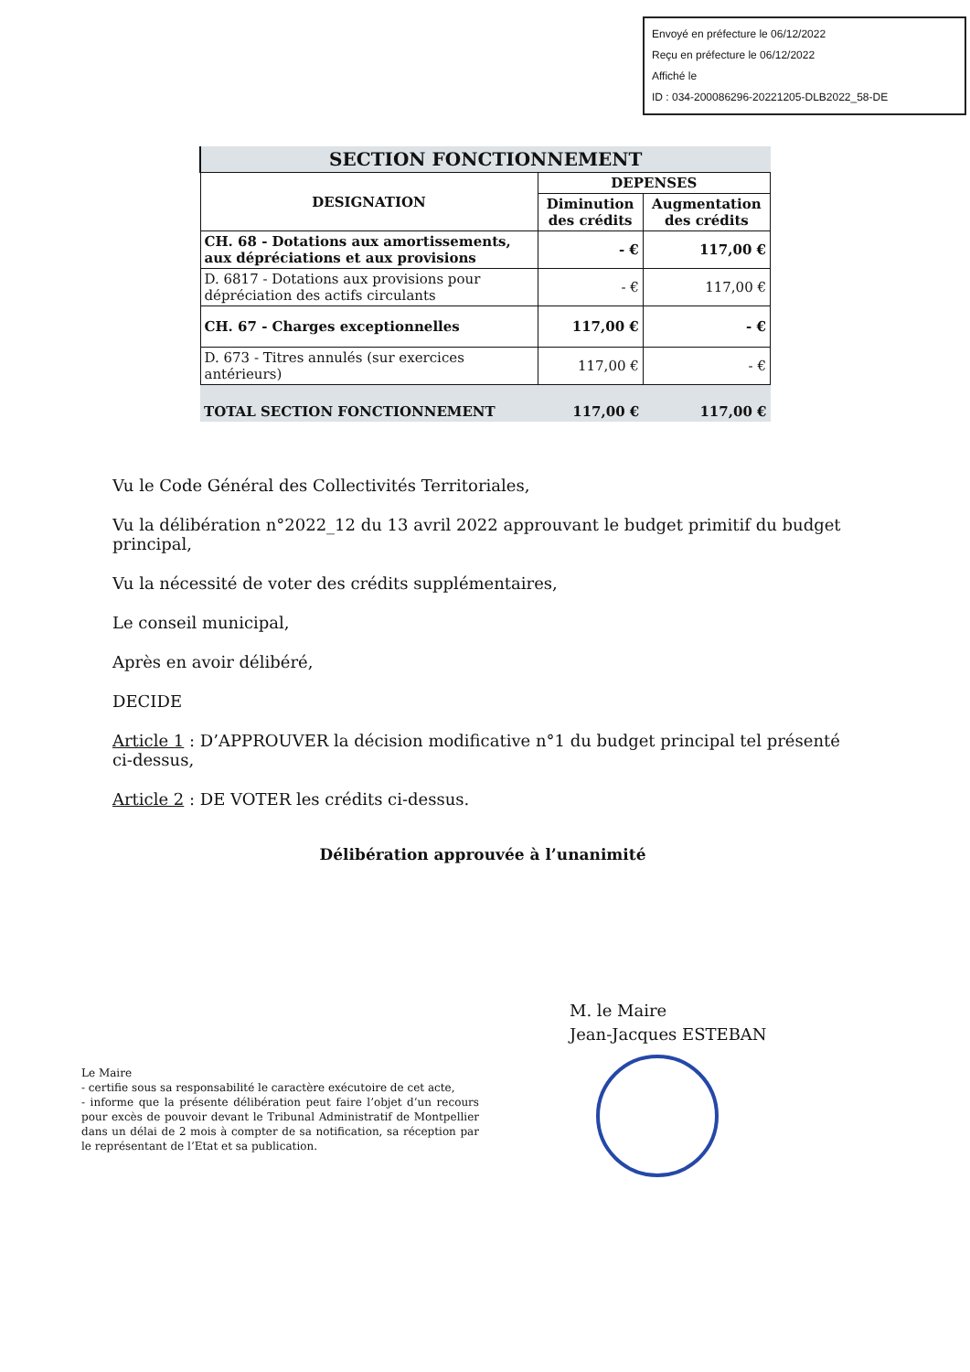Envoyé en préfecture le 06/12/2022
Reçu en préfecture le 06/12/2022
Affiché le
ID : 034-200086296-20221205-DLB2022_58-DE
| SECTION FONCTIONNEMENT | | |
| DESIGNATION | DEPENSES | |
| | Diminution des crédits | Augmentation des crédits |
| CH. 68 - Dotations aux amortissements, aux dépréciations et aux provisions | - € | 117,00 € |
| D. 6817 - Dotations aux provisions pour dépréciation des actifs circulants | - € | 117,00 € |
| CH. 67 - Charges exceptionnelles | 117,00 € | - € |
| D. 673 - Titres annulés (sur exercices antérieurs) | 117,00 € | - € |
| TOTAL SECTION FONCTIONNEMENT | 117,00 € | 117,00 € |
Vu le Code Général des Collectivités Territoriales,
Vu la délibération n°2022_12 du 13 avril 2022 approuvant le budget primitif du budget principal,
Vu la nécessité de voter des crédits supplémentaires,
Le conseil municipal,
Après en avoir délibéré,
DECIDE
Article 1 : D’APPROUVER la décision modificative n°1 du budget principal tel présenté ci-dessus,
Article 2 : DE VOTER les crédits ci-dessus.
Délibération approuvée à l’unanimité
M. le Maire
Jean-Jacques ESTEBAN
Le Maire
- certifie sous sa responsabilité le caractère exécutoire de cet acte,
- informe que la présente délibération peut faire l’objet d’un recours pour excès de pouvoir devant le Tribunal Administratif de Montpellier dans un délai de 2 mois à compter de sa notification, sa réception par le représentant de l’Etat et sa publication.